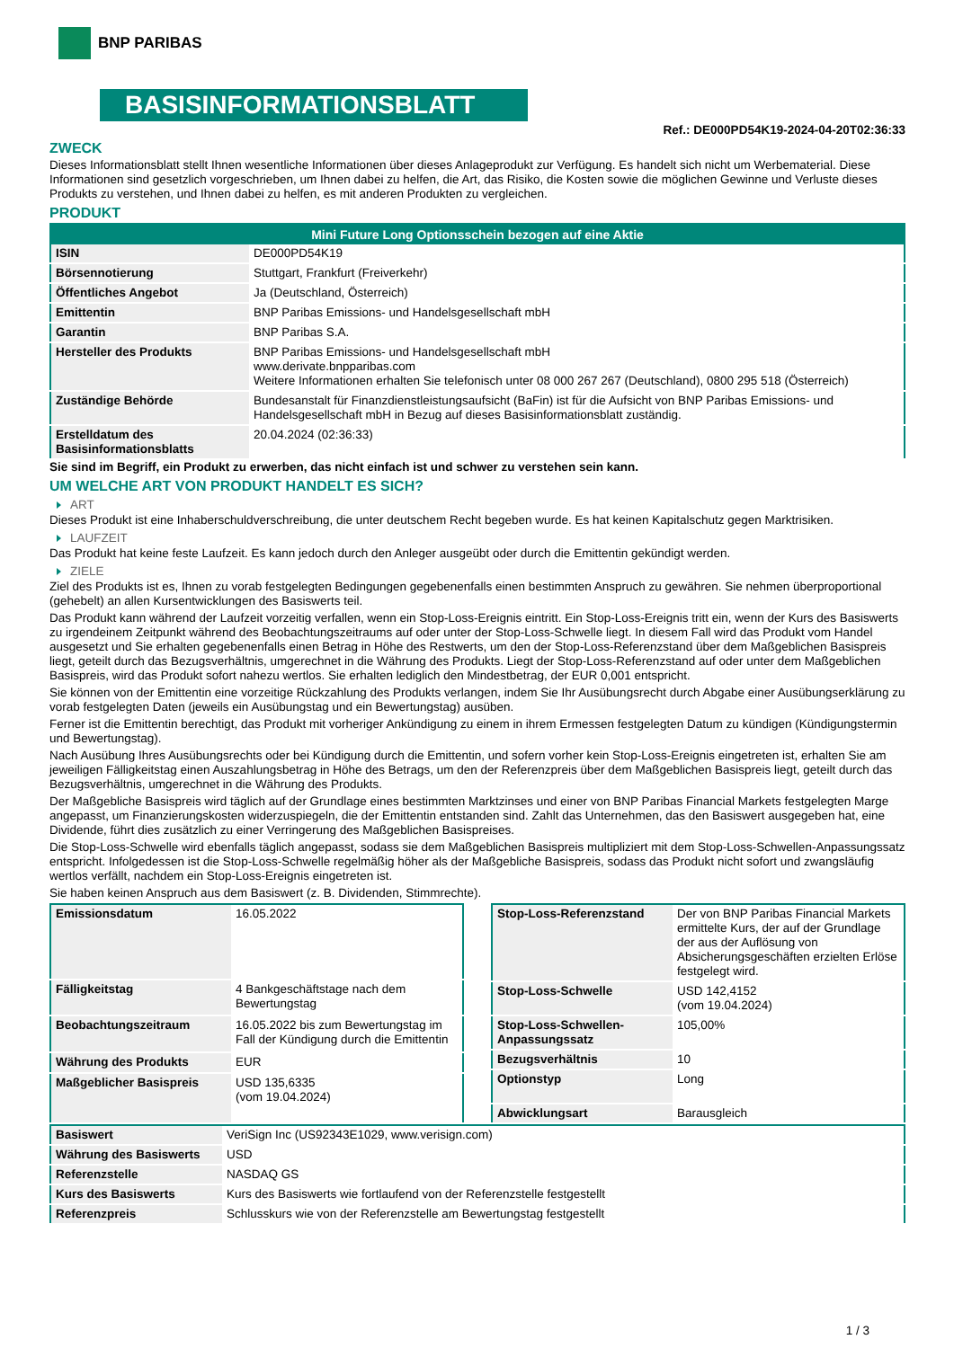BNP PARIBAS
BASISINFORMATIONSBLATT
Ref.: DE000PD54K19-2024-04-20T02:36:33
ZWECK
Dieses Informationsblatt stellt Ihnen wesentliche Informationen über dieses Anlageprodukt zur Verfügung. Es handelt sich nicht um Werbematerial. Diese Informationen sind gesetzlich vorgeschrieben, um Ihnen dabei zu helfen, die Art, das Risiko, die Kosten sowie die möglichen Gewinne und Verluste dieses Produkts zu verstehen, und Ihnen dabei zu helfen, es mit anderen Produkten zu vergleichen.
PRODUKT
| Mini Future Long Optionsschein bezogen auf eine Aktie | |
| --- | --- |
| ISIN | DE000PD54K19 |
| Börsennotierung | Stuttgart, Frankfurt (Freiverkehr) |
| Öffentliches Angebot | Ja (Deutschland, Österreich) |
| Emittentin | BNP Paribas Emissions- und Handelsgesellschaft mbH |
| Garantin | BNP Paribas S.A. |
| Hersteller des Produkts | BNP Paribas Emissions- und Handelsgesellschaft mbH www.derivate.bnpparibas.com Weitere Informationen erhalten Sie telefonisch unter 08 000 267 267 (Deutschland), 0800 295 518 (Österreich) |
| Zuständige Behörde | Bundesanstalt für Finanzdienstleistungsaufsicht (BaFin) ist für die Aufsicht von BNP Paribas Emissions- und Handelsgesellschaft mbH in Bezug auf dieses Basisinformationsblatt zuständig. |
| Erstelldatum des Basisinformationsblatts | 20.04.2024 (02:36:33) |
Sie sind im Begriff, ein Produkt zu erwerben, das nicht einfach ist und schwer zu verstehen sein kann.
UM WELCHE ART VON PRODUKT HANDELT ES SICH?
ART
Dieses Produkt ist eine Inhaberschuldverschreibung, die unter deutschem Recht begeben wurde. Es hat keinen Kapitalschutz gegen Marktrisiken.
LAUFZEIT
Das Produkt hat keine feste Laufzeit. Es kann jedoch durch den Anleger ausgeübt oder durch die Emittentin gekündigt werden.
ZIELE
Ziel des Produkts ist es, Ihnen zu vorab festgelegten Bedingungen gegebenenfalls einen bestimmten Anspruch zu gewähren. Sie nehmen überproportional (gehebelt) an allen Kursentwicklungen des Basiswerts teil.
Das Produkt kann während der Laufzeit vorzeitig verfallen, wenn ein Stop-Loss-Ereignis eintritt. Ein Stop-Loss-Ereignis tritt ein, wenn der Kurs des Basiswerts zu irgendeinem Zeitpunkt während des Beobachtungszeitraums auf oder unter der Stop-Loss-Schwelle liegt. In diesem Fall wird das Produkt vom Handel ausgesetzt und Sie erhalten gegebenenfalls einen Betrag in Höhe des Restwerts, um den der Stop-Loss-Referenzstand über dem Maßgeblichen Basispreis liegt, geteilt durch das Bezugsverhältnis, umgerechnet in die Währung des Produkts. Liegt der Stop-Loss-Referenzstand auf oder unter dem Maßgeblichen Basispreis, wird das Produkt sofort nahezu wertlos. Sie erhalten lediglich den Mindestbetrag, der EUR 0,001 entspricht.
Sie können von der Emittentin eine vorzeitige Rückzahlung des Produkts verlangen, indem Sie Ihr Ausübungsrecht durch Abgabe einer Ausübungserklärung zu vorab festgelegten Daten (jeweils ein Ausübungstag und ein Bewertungstag) ausüben.
Ferner ist die Emittentin berechtigt, das Produkt mit vorheriger Ankündigung zu einem in ihrem Ermessen festgelegten Datum zu kündigen (Kündigungstermin und Bewertungstag).
Nach Ausübung Ihres Ausübungsrechts oder bei Kündigung durch die Emittentin, und sofern vorher kein Stop-Loss-Ereignis eingetreten ist, erhalten Sie am jeweiligen Fälligkeitstag einen Auszahlungsbetrag in Höhe des Betrags, um den der Referenzpreis über dem Maßgeblichen Basispreis liegt, geteilt durch das Bezugsverhältnis, umgerechnet in die Währung des Produkts.
Der Maßgebliche Basispreis wird täglich auf der Grundlage eines bestimmten Marktzinses und einer von BNP Paribas Financial Markets festgelegten Marge angepasst, um Finanzierungskosten widerzuspiegeln, die der Emittentin entstanden sind. Zahlt das Unternehmen, das den Basiswert ausgegeben hat, eine Dividende, führt dies zusätzlich zu einer Verringerung des Maßgeblichen Basispreises.
Die Stop-Loss-Schwelle wird ebenfalls täglich angepasst, sodass sie dem Maßgeblichen Basispreis multipliziert mit dem Stop-Loss-Schwellen-Anpassungssatz entspricht. Infolgedessen ist die Stop-Loss-Schwelle regelmäßig höher als der Maßgebliche Basispreis, sodass das Produkt nicht sofort und zwangsläufig wertlos verfällt, nachdem ein Stop-Loss-Ereignis eingetreten ist.
Sie haben keinen Anspruch aus dem Basiswert (z. B. Dividenden, Stimmrechte).
| Emissionsdatum | 16.05.2022 |
| Fälligkeitstag | 4 Bankgeschäftstage nach dem Bewertungstag |
| Beobachtungszeitraum | 16.05.2022 bis zum Bewertungstag im Fall der Kündigung durch die Emittentin |
| Währung des Produkts | EUR |
| Maßgeblicher Basispreis | USD 135,6335 (vom 19.04.2024) |
| Stop-Loss-Referenzstand | Der von BNP Paribas Financial Markets ermittelte Kurs, der auf der Grundlage der aus der Auflösung von Absicherungsgeschäften erzielten Erlöse festgelegt wird. |
| Stop-Loss-Schwelle | USD 142,4152 (vom 19.04.2024) |
| Stop-Loss-Schwellen-Anpassungssatz | 105,00% |
| Bezugsverhältnis | 10 |
| Optionstyp | Long |
| Abwicklungsart | Barausgleich |
| Basiswert | VeriSign Inc (US92343E1029, www.verisign.com) |
| Währung des Basiswerts | USD |
| Referenzstelle | NASDAQ GS |
| Kurs des Basiswerts | Kurs des Basiswerts wie fortlaufend von der Referenzstelle festgestellt |
| Referenzpreis | Schlusskurs wie von der Referenzstelle am Bewertungstag festgestellt |
1 / 3